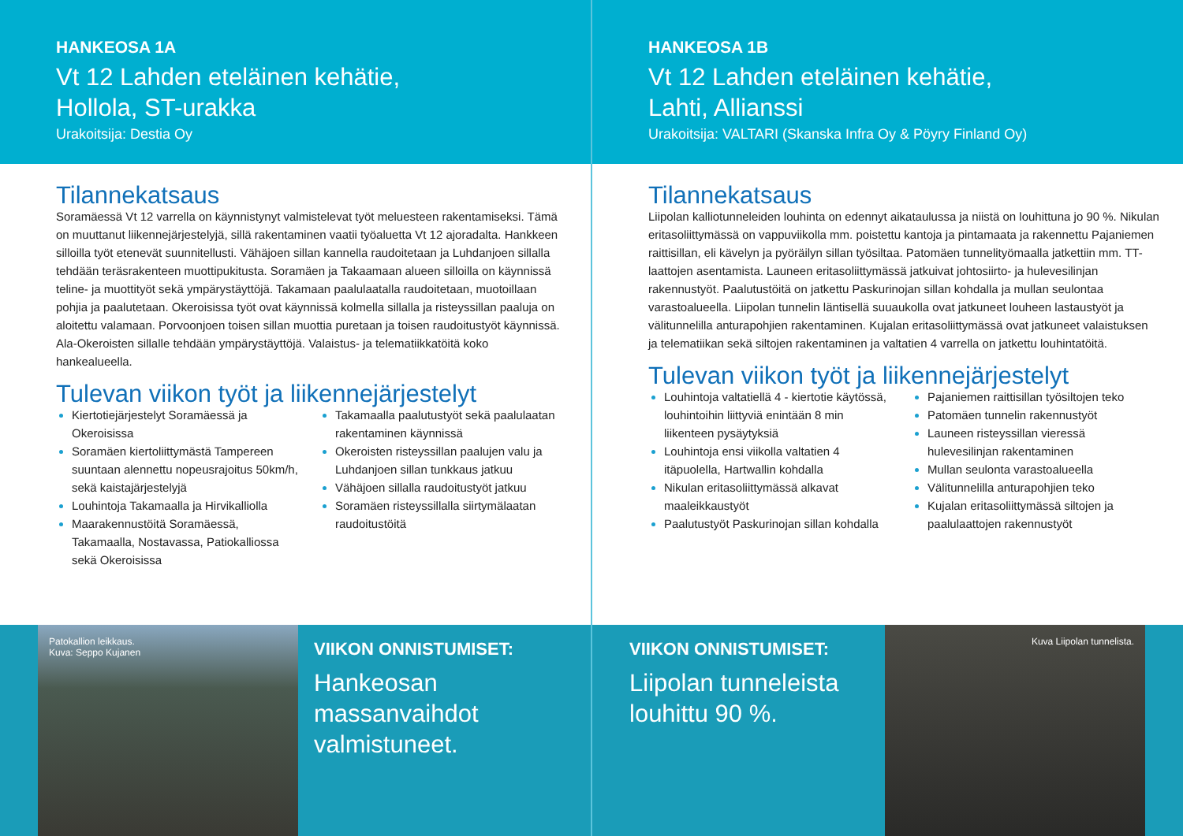HANKEOSA 1A
Vt 12 Lahden eteläinen kehätie,
Hollola, ST-urakka
Urakoitsija: Destia Oy
Tilannekatsaus
Soramäessä Vt 12 varrella on käynnistynyt valmistelevat työt meluesteen rakentamiseksi. Tämä on muuttanut liikennejärjestelyjä, sillä rakentaminen vaatii työaluetta Vt 12 ajoradalta. Hankkeen silloilla työt etenevät suunnitellusti. Vähäjoen sillan kannella raudoitetaan ja Luhdanjoen sillalla tehdään teräsrakenteen muottipukitusta. Soramäen ja Takaamaan alueen silloilla on käynnissä teline- ja muottityöt sekä ympärystäyttöjä. Takamaan paalulaatalla raudoitetaan, muotoillaan pohjia ja paalutetaan. Okeroisissa työt ovat käynnissä kolmella sillalla ja risteyssillan paaluja on aloitettu valamaan. Porvoonjoen toisen sillan muottia puretaan ja toisen raudoitustyöt käynnissä. Ala-Okeroisten sillalle tehdään ympärystäyttöjä. Valaistus- ja telematiikkatöitä koko hankealueella.
Tulevan viikon työt ja liikennejärjestelyt
Kiertotiejärjestelyt Soramäessä ja Okeroisissa
Soramäen kiertoliittymästä Tampereen suuntaan alennettu nopeusrajoitus 50km/h, sekä kaistajärjestelyjä
Louhintoja Takamaalla ja Hirvikalliolla
Maarakennustöitä Soramäessä, Takamaalla, Nostavassa, Patiokalliossa sekä Okeroisissa
Takamaalla paalutustyöt sekä paalulaatan rakentaminen käynnissä
Okeroisten risteyssillan paalujen valu ja Luhdanjoen sillan tunkkaus jatkuu
Vähäjoen sillalla raudoitustyöt jatkuu
Soramäen risteyssillalla siirtymälaatan raudoitustöitä
Patokallion leikkaus.
Kuva: Seppo Kujanen
VIIKON ONNISTUMISET:
Hankeosan massanvaihdot valmistuneet.
HANKEOSA 1B
Vt 12 Lahden eteläinen kehätie,
Lahti, Allianssi
Urakoitsija: VALTARI (Skanska Infra Oy & Pöyry Finland Oy)
Tilannekatsaus
Liipolan kalliotunneleiden louhinta on edennyt aikataulussa ja niistä on louhittuna jo 90 %. Nikulan eritasoliittymässä on vappuviikolla mm. poistettu kantoja ja pintamaata ja rakennettu Pajaniemen raittisillan, eli kävelyn ja pyöräilyn sillan työsiltaa. Patomäen tunnelityömaalla jatkettiin mm. TT-laattojen asentamista. Launeen eritasoliittymässä jatkuivat johtosiirto- ja hulevesilinjan rakennustyöt. Paalutustöitä on jatkettu Paskurinojan sillan kohdalla ja mullan seulontaa varastoalueella. Liipolan tunnelin läntisellä suuaukolla ovat jatkuneet louheen lastaustyöt ja välitunnelilla anturapohjien rakentaminen. Kujalan eritasoliittymässä ovat jatkuneet valaistuksen ja telematiikan sekä siltojen rakentaminen ja valtatien 4 varrella on jatkettu louhintatöitä.
Tulevan viikon työt ja liikennejärjestelyt
Louhintoja valtatiellä 4 - kiertotie käytössä, louhintoihin liittyviä enintään 8 min liikenteen pysäytyksiä
Louhintoja ensi viikolla valtatien 4 itäpuolella, Hartwallin kohdalla
Nikulan eritasoliittymässä alkavat maaleikkaustyöt
Paalutustyöt Paskurinojan sillan kohdalla
Pajaniemen raittisillan työsiltojen teko
Patomäen tunnelin rakennustyöt
Launeen risteyssillan vieressä hulevesilinjan rakentaminen
Mullan seulonta varastoalueella
Välitunnelilla anturapohjien teko
Kujalan eritasoliittymässä siltojen ja paalulaattojen rakennustyöt
VIIKON ONNISTUMISET:
Liipolan tunneleista louhittu 90 %.
Kuva Liipolan tunnelista.